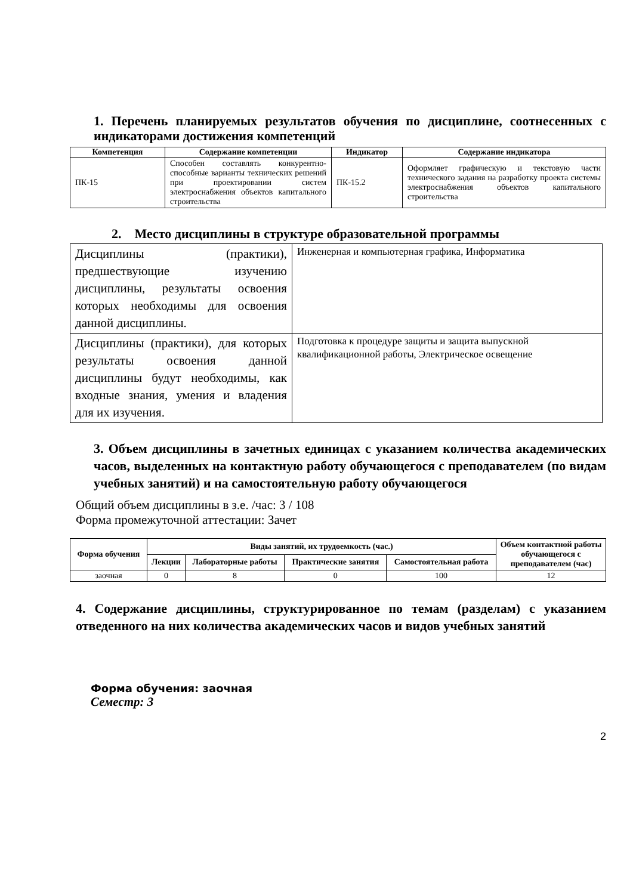1. Перечень планируемых результатов обучения по дисциплине, соотнесенных с индикаторами достижения компетенций
| Компетенция | Содержание компетенции | Индикатор | Содержание индикатора |
| --- | --- | --- | --- |
| ПК-15 | Способен составлять конкурентно-способные варианты технических решений при проектировании систем электроснабжения объектов капитального строительства | ПК-15.2 | Оформляет графическую и текстовую части технического задания на разработку проекта системы электроснабжения объектов капитального строительства |
2. Место дисциплины в структуре образовательной программы
| Дисциплины (практики), предшествующие изучению дисциплины, результаты освоения которых необходимы для освоения данной дисциплины. | Инженерная и компьютерная графика, Информатика |
| Дисциплины (практики), для которых результаты освоения данной дисциплины будут необходимы, как входные знания, умения и владения для их изучения. | Подготовка к процедуре защиты и защита выпускной квалификационной работы, Электрическое освещение |
3. Объем дисциплины в зачетных единицах с указанием количества академических часов, выделенных на контактную работу обучающегося с преподавателем (по видам учебных занятий) и на самостоятельную работу обучающегося
Общий объем дисциплины в з.е. /час: 3 / 108
Форма промежуточной аттестации: Зачет
| Форма обучения | Виды занятий, их трудоемкость (час.) | | | | Объем контактной работы обучающегося с преподавателем (час) |
| --- | --- | --- | --- | --- | --- |
| | Лекции | Лабораторные работы | Практические занятия | Самостоятельная работа | |
| заочная | 0 | 8 | 0 | 100 | 12 |
4. Содержание дисциплины, структурированное по темам (разделам) с указанием отведенного на них количества академических часов и видов учебных занятий
Форма обучения: заочная
Семестр: 3
2